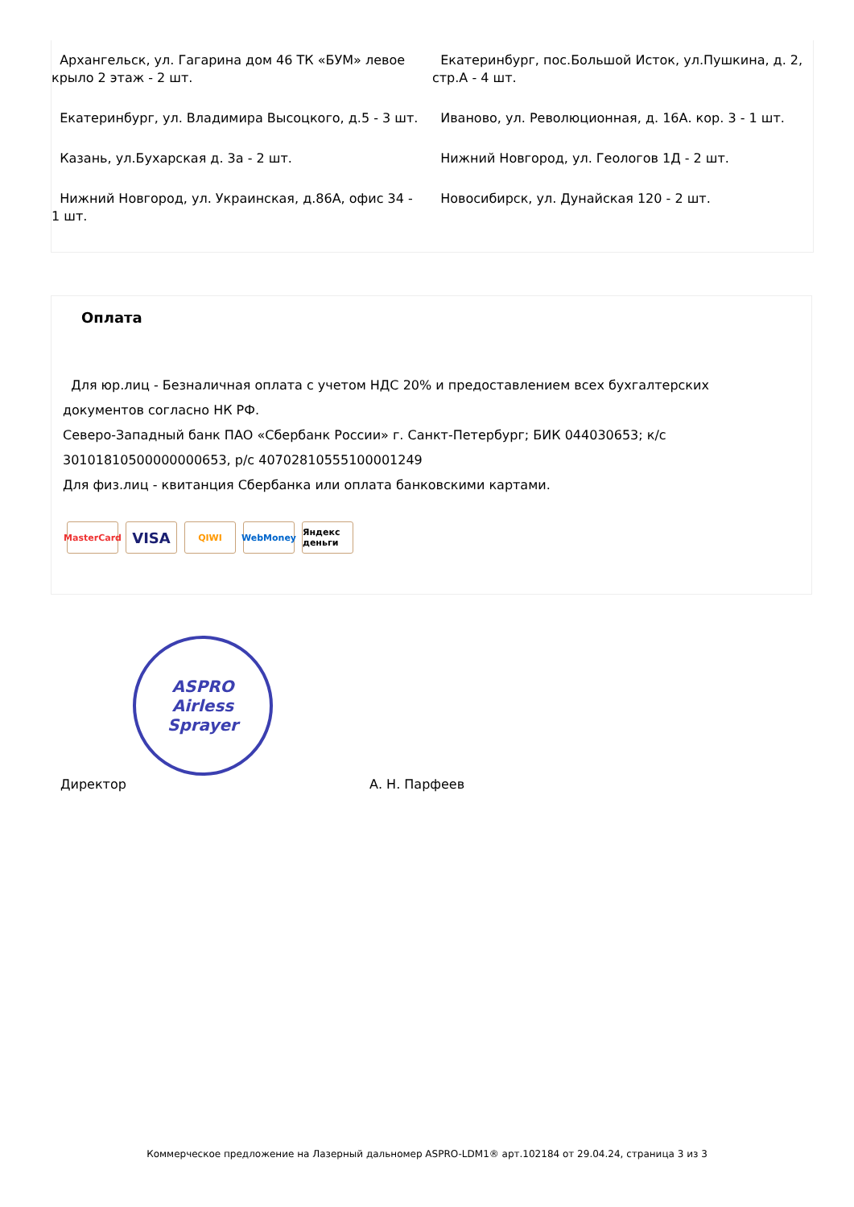Архангельск, ул. Гагарина дом 46 ТК «БУМ» левое крыло 2 этаж - 2 шт.
Екатеринбург, ул. Владимира Высоцкого, д.5 - 3 шт.
Казань, ул.Бухарская д. 3а - 2 шт.
Нижний Новгород, ул. Украинская, д.86А, офис 34 - 1 шт.
Екатеринбург, пос.Большой Исток, ул.Пушкина, д. 2, стр.А - 4 шт.
Иваново, ул. Революционная, д. 16А. кор. 3 - 1 шт.
Нижний Новгород, ул. Геологов 1Д - 2 шт.
Новосибирск, ул. Дунайская 120 - 2 шт.
Оплата
Для юр.лиц - Безналичная оплата с учетом НДС 20% и предоставлением всех бухгалтерских
документов согласно НК РФ.
Северо-Западный банк ПАО «Сбербанк России» г. Санкт-Петербург; БИК 044030653; к/с
30101810500000000653, р/с 40702810555100001249
Для физ.лиц - квитанция Сбербанка или оплата банковскими картами.
MasterCard
VISA
QIWI WebMoney Яндекс деньги
ASPRO
Airless Sprayer
Директор А. Н. Парфеев
Коммерческое предложение на Лазерный дальномер ASPRO-LDM1® арт.102184 от 29.04.24, страница 3 из 3